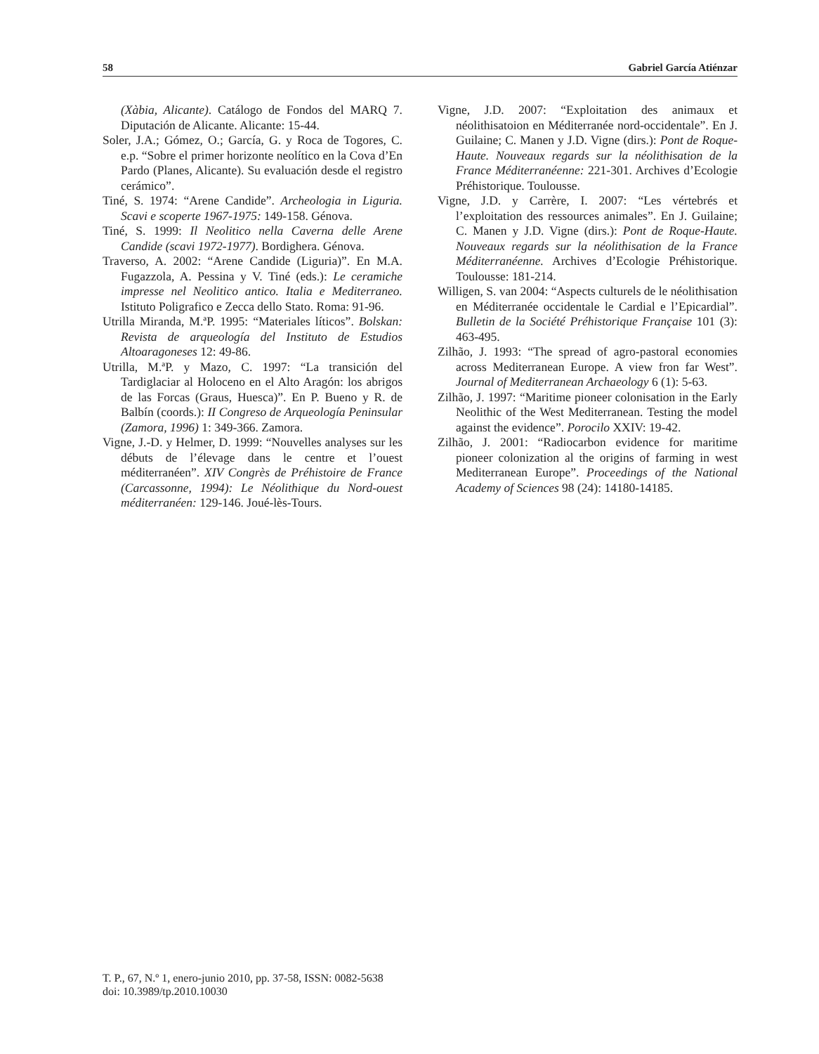58 Gabriel García Atiénzar
(Xàbia, Alicante). Catálogo de Fondos del MARQ 7. Diputación de Alicante. Alicante: 15-44.
Soler, J.A.; Gómez, O.; García, G. y Roca de Togores, C. e.p. “Sobre el primer horizonte neolítico en la Cova d’En Pardo (Planes, Alicante). Su evaluación desde el registro cerámico”.
Tiné, S. 1974: “Arene Candide”. Archeologia in Liguria. Scavi e scoperte 1967-1975: 149-158. Génova.
Tiné, S. 1999: Il Neolitico nella Caverna delle Arene Candide (scavi 1972-1977). Bordighera. Génova.
Traverso, A. 2002: “Arene Candide (Liguria)”. En M.A. Fugazzola, A. Pessina y V. Tiné (eds.): Le ceramiche impresse nel Neolitico antico. Italia e Mediterraneo. Istituto Poligrafico e Zecca dello Stato. Roma: 91-96.
Utrilla Miranda, M.ªP. 1995: “Materiales líticos”. Bolskan: Revista de arqueología del Instituto de Estudios Altoaragoneses 12: 49-86.
Utrilla, M.ªP. y Mazo, C. 1997: “La transición del Tardiglaciar al Holoceno en el Alto Aragón: los abrigos de las Forcas (Graus, Huesca)”. En P. Bueno y R. de Balbín (coords.): II Congreso de Arqueología Peninsular (Zamora, 1996) 1: 349-366. Zamora.
Vigne, J.-D. y Helmer, D. 1999: “Nouvelles analyses sur les débuts de l’élevage dans le centre et l’ouest méditerranéen”. XIV Congrès de Préhistoire de France (Carcassonne, 1994): Le Néolithique du Nord-ouest méditerranéen: 129-146. Joué-lès-Tours.
Vigne, J.D. 2007: “Exploitation des animaux et néolithisatoion en Méditerranée nord-occidentale”. En J. Guilaine; C. Manen y J.D. Vigne (dirs.): Pont de Roque-Haute. Nouveaux regards sur la néolithisation de la France Méditerranéenne: 221-301. Archives d’Ecologie Préhistorique. Toulousse.
Vigne, J.D. y Carrère, I. 2007: “Les vértebrés et l’exploitation des ressources animales”. En J. Guilaine; C. Manen y J.D. Vigne (dirs.): Pont de Roque-Haute. Nouveaux regards sur la néolithisation de la France Méditerranéenne. Archives d’Ecologie Préhistorique. Toulousse: 181-214.
Willigen, S. van 2004: “Aspects culturels de le néolithisation en Méditerranée occidentale le Cardial e l’Epicardial”. Bulletin de la Société Préhistorique Française 101 (3): 463-495.
Zilhão, J. 1993: “The spread of agro-pastoral economies across Mediterranean Europe. A view fron far West”. Journal of Mediterranean Archaeology 6 (1): 5-63.
Zilhão, J. 1997: “Maritime pioneer colonisation in the Early Neolithic of the West Mediterranean. Testing the model against the evidence”. Porocilo XXIV: 19-42.
Zilhão, J. 2001: “Radiocarbon evidence for maritime pioneer colonization al the origins of farming in west Mediterranean Europe”. Proceedings of the National Academy of Sciences 98 (24): 14180-14185.
T. P., 67, N.º 1, enero-junio 2010, pp. 37-58, ISSN: 0082-5638
doi: 10.3989/tp.2010.10030